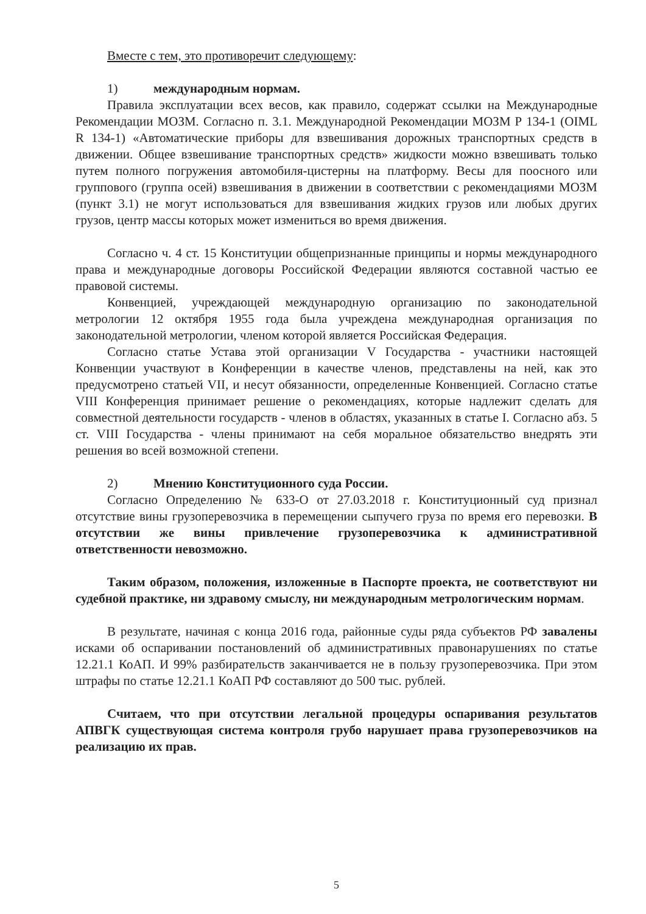Вместе с тем, это противоречит следующему:
1) международным нормам.
Правила эксплуатации всех весов, как правило, содержат ссылки на Международные Рекомендации МОЗМ. Согласно п. 3.1. Международной Рекомендации МОЗМ Р 134-1 (OIML R 134-1) «Автоматические приборы для взвешивания дорожных транспортных средств в движении. Общее взвешивание транспортных средств» жидкости можно взвешивать только путем полного погружения автомобиля-цистерны на платформу. Весы для поосного или группового (группа осей) взвешивания в движении в соответствии с рекомендациями МОЗМ (пункт 3.1) не могут использоваться для взвешивания жидких грузов или любых других грузов, центр массы которых может измениться во время движения.
Согласно ч. 4 ст. 15 Конституции общепризнанные принципы и нормы международного права и международные договоры Российской Федерации являются составной частью ее правовой системы.
Конвенцией, учреждающей международную организацию по законодательной метрологии 12 октября 1955 года была учреждена международная организация по законодательной метрологии, членом которой является Российская Федерация.
Согласно статье Устава этой организации V Государства - участники настоящей Конвенции участвуют в Конференции в качестве членов, представлены на ней, как это предусмотрено статьей VII, и несут обязанности, определенные Конвенцией. Согласно статье VIII Конференция принимает решение о рекомендациях, которые надлежит сделать для совместной деятельности государств - членов в областях, указанных в статье I. Согласно абз. 5 ст. VIII Государства - члены принимают на себя моральное обязательство внедрять эти решения во всей возможной степени.
2) Мнению Конституционного суда России.
Согласно Определению № 633-О от 27.03.2018 г. Конституционный суд признал отсутствие вины грузоперевозчика в перемещении сыпучего груза по время его перевозки. В отсутствии же вины привлечение грузоперевозчика к административной ответственности невозможно.
Таким образом, положения, изложенные в Паспорте проекта, не соответствуют ни судебной практике, ни здравому смыслу, ни международным метрологическим нормам.
В результате, начиная с конца 2016 года, районные суды ряда субъектов РФ завалены исками об оспаривании постановлений об административных правонарушениях по статье 12.21.1 КоАП. И 99% разбирательств заканчивается не в пользу грузоперевозчика. При этом штрафы по статье 12.21.1 КоАП РФ составляют до 500 тыс. рублей.
Считаем, что при отсутствии легальной процедуры оспаривания результатов АПВГК существующая система контроля грубо нарушает права грузоперевозчиков на реализацию их прав.
5